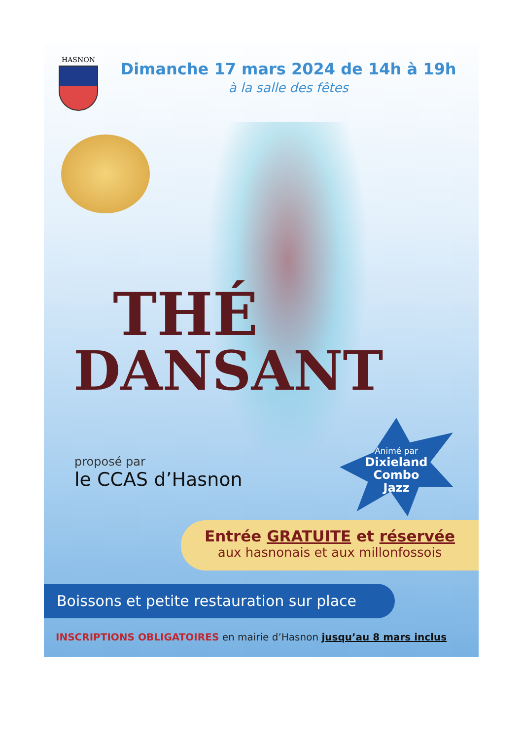HASNON
Dimanche 17 mars 2024 de 14h à 19h
à la salle des fêtes
THÉ
DANSANT
proposé par
le CCAS d’Hasnon
Animé par
Dixieland
Combo
Jazz
Entrée GRATUITE et réservée
aux hasnonais et aux millonfossois
Boissons et petite restauration sur place
INSCRIPTIONS OBLIGATOIRES en mairie d’Hasnon jusqu’au 8 mars inclus